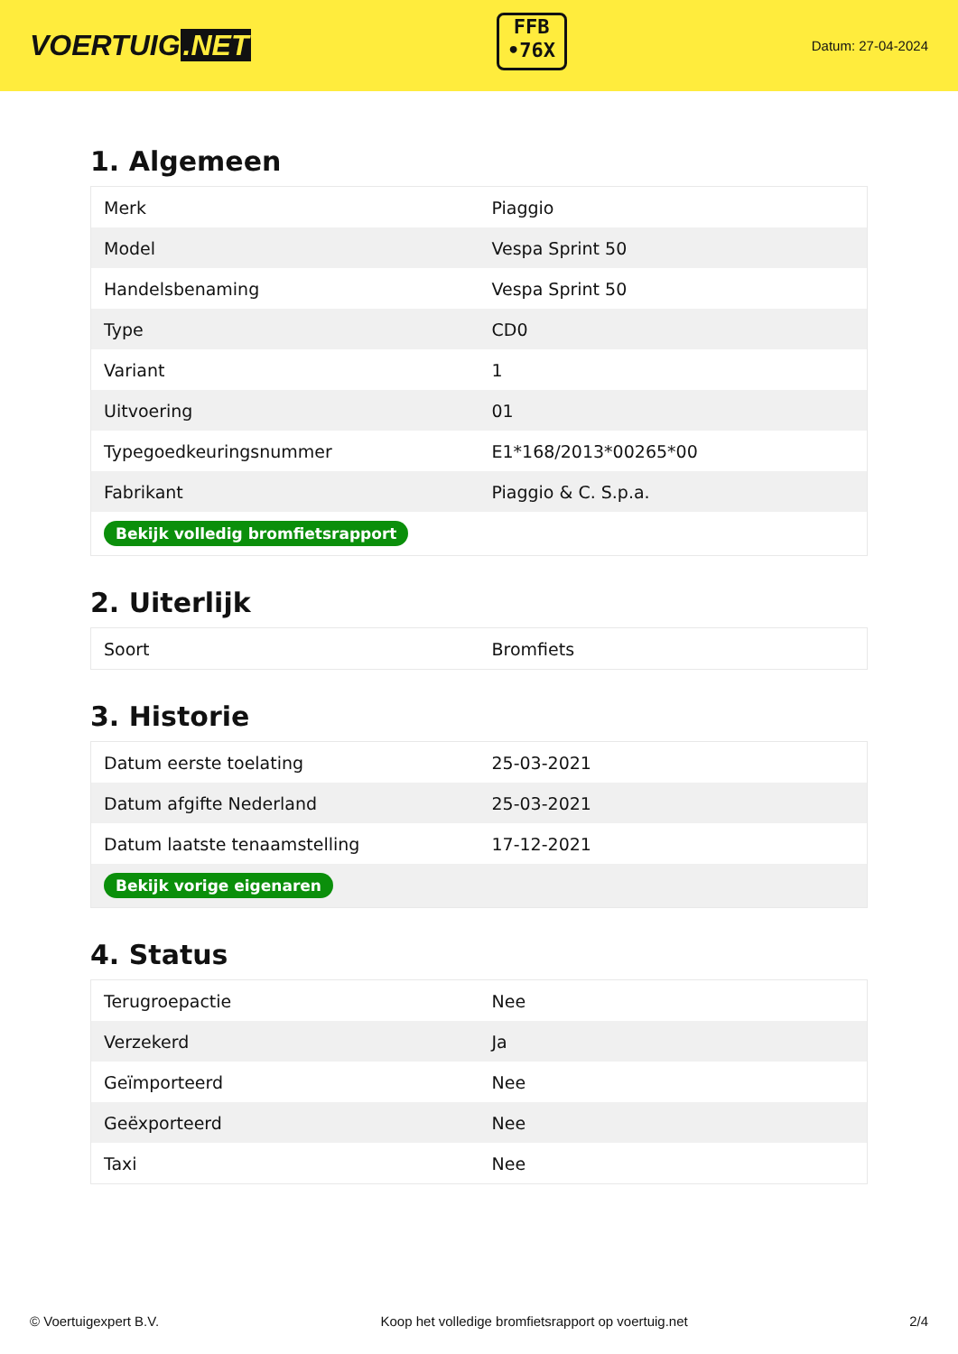VOERTUIG.NET
FFB
•76X
Datum: 27-04-2024
1. Algemeen
| Merk | Piaggio |
| Model | Vespa Sprint 50 |
| Handelsbenaming | Vespa Sprint 50 |
| Type | CD0 |
| Variant | 1 |
| Uitvoering | 01 |
| Typegoedkeuringsnummer | E1*168/2013*00265*00 |
| Fabrikant | Piaggio & C. S.p.a. |
| Bekijk volledig bromfietsrapport | |
2. Uiterlijk
| Soort | Bromfiets |
3. Historie
| Datum eerste toelating | 25-03-2021 |
| Datum afgifte Nederland | 25-03-2021 |
| Datum laatste tenaamstelling | 17-12-2021 |
| Bekijk vorige eigenaren | |
4. Status
| Terugroepactie | Nee |
| Verzekerd | Ja |
| Geïmporteerd | Nee |
| Geëxporteerd | Nee |
| Taxi | Nee |
© Voertuigexpert B.V. Koop het volledige bromfietsrapport op voertuig.net 2/4